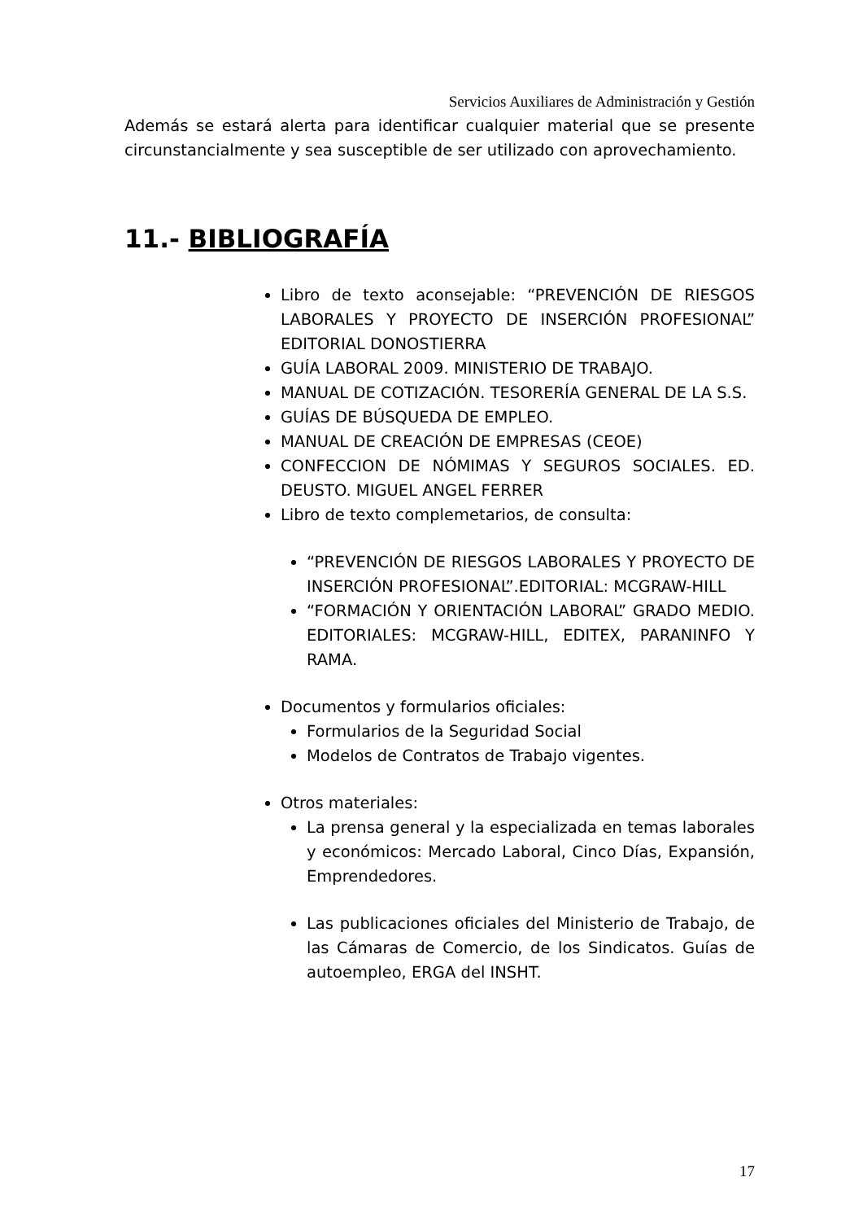Servicios Auxiliares de Administración y Gestión
Además se estará alerta para identificar cualquier material que se presente circunstancialmente y sea susceptible de ser utilizado con aprovechamiento.
11.- BIBLIOGRAFÍA
Libro de texto aconsejable: “PREVENCIÓN DE RIESGOS LABORALES Y PROYECTO DE INSERCIÓN PROFESIONAL” EDITORIAL DONOSTIERRA
GUÍA LABORAL 2009. MINISTERIO DE TRABAJO.
MANUAL DE COTIZACIÓN. TESORERÍA GENERAL DE LA S.S.
GUÍAS DE BÚSQUEDA DE EMPLEO.
MANUAL DE CREACIÓN DE EMPRESAS (CEOE)
CONFECCION DE NÓMIMAS Y SEGUROS SOCIALES. ED. DEUSTO. MIGUEL ANGEL FERRER
Libro de texto complemetarios, de consulta:
“PREVENCIÓN DE RIESGOS LABORALES Y PROYECTO DE INSERCIÓN PROFESIONAL”.EDITORIAL: MCGRAW-HILL
“FORMACIÓN Y ORIENTACIÓN LABORAL” GRADO MEDIO. EDITORIALES: MCGRAW-HILL, EDITEX, PARANINFO Y RAMA.
Documentos y formularios oficiales:
Formularios de la Seguridad Social
Modelos de Contratos de Trabajo vigentes.
Otros materiales:
La prensa general y la especializada en temas laborales y económicos: Mercado Laboral, Cinco Días, Expansión, Emprendedores.
Las publicaciones oficiales del Ministerio de Trabajo, de las Cámaras de Comercio, de los Sindicatos. Guías de autoempleo, ERGA del INSHT.
17